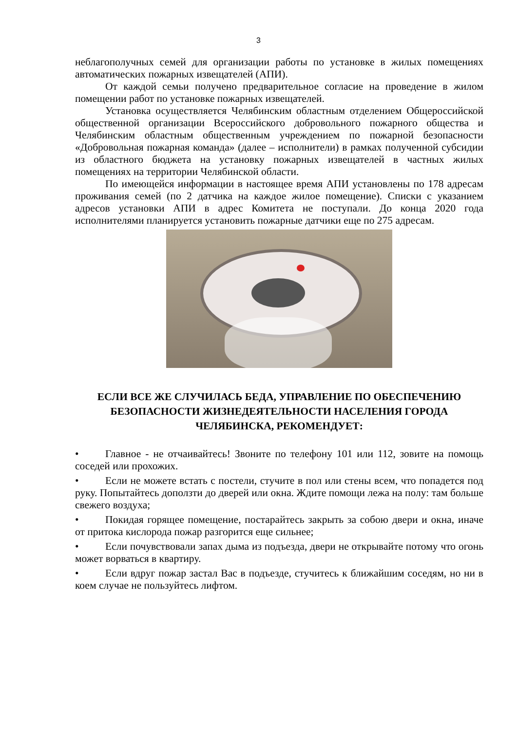3
неблагополучных семей для организации работы по установке в жилых помещениях автоматических пожарных извещателей (АПИ).
От каждой семьи получено предварительное согласие на проведение в жилом помещении работ по установке пожарных извещателей.
Установка осуществляется Челябинским областным отделением Общероссийской общественной организации Всероссийского добровольного пожарного общества и Челябинским областным общественным учреждением по пожарной безопасности «Добровольная пожарная команда» (далее – исполнители) в рамках полученной субсидии из областного бюджета на установку пожарных извещателей в частных жилых помещениях на территории Челябинской области.
По имеющейся информации в настоящее время АПИ установлены по 178 адресам проживания семей (по 2 датчика на каждое жилое помещение). Списки с указанием адресов установки АПИ в адрес Комитета не поступали. До конца 2020 года исполнителями планируется установить пожарные датчики еще по 275 адресам.
ЕСЛИ ВСЕ ЖЕ СЛУЧИЛАСЬ БЕДА, УПРАВЛЕНИЕ ПО ОБЕСПЕЧЕНИЮ БЕЗОПАСНОСТИ ЖИЗНЕДЕЯТЕЛЬНОСТИ НАСЕЛЕНИЯ ГОРОДА ЧЕЛЯБИНСКА, РЕКОМЕНДУЕТ:
• Главное - не отчаивайтесь! Звоните по телефону 101 или 112, зовите на помощь соседей или прохожих.
• Если не можете встать с постели, стучите в пол или стены всем, что попадется под руку. Попытайтесь доползти до дверей или окна. Ждите помощи лежа на полу: там больше свежего воздуха;
• Покидая горящее помещение, постарайтесь закрыть за собою двери и окна, иначе от притока кислорода пожар разгорится еще сильнее;
• Если почувствовали запах дыма из подъезда, двери не открывайте потому что огонь может ворваться в квартиру.
• Если вдруг пожар застал Вас в подъезде, стучитесь к ближайшим соседям, но ни в коем случае не пользуйтесь лифтом.